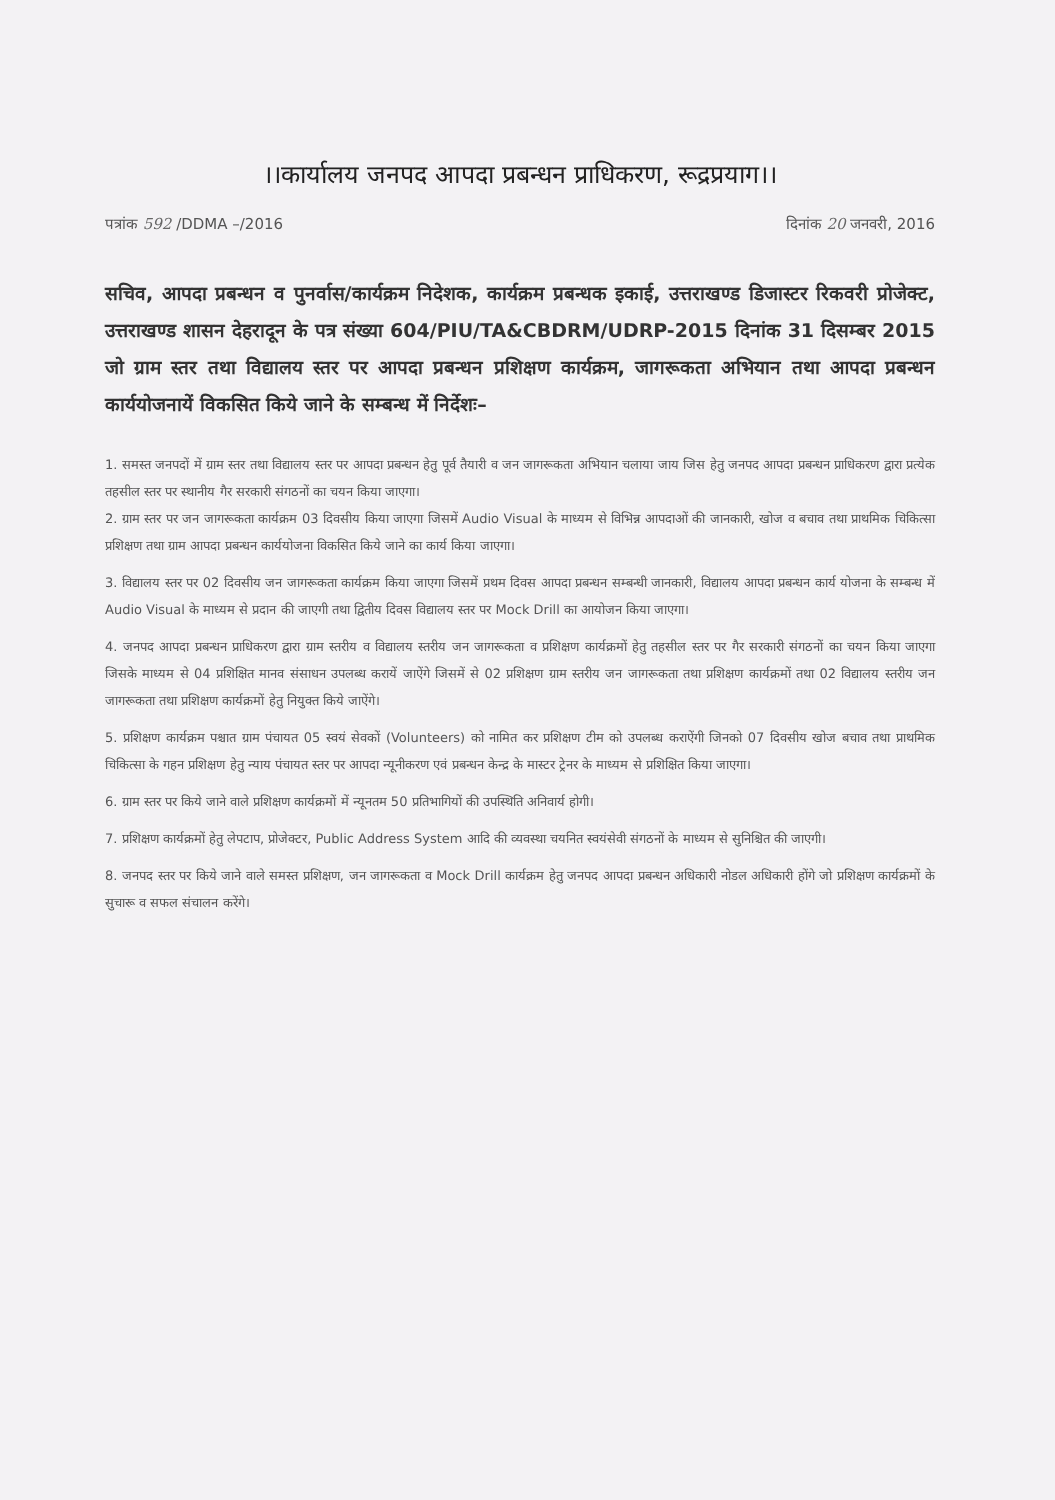।।कार्यालय जनपद आपदा प्रबन्धन प्राधिकरण, रूद्रप्रयाग।।
पत्रांक 592 /DDMA –/2016 दिनांक 20 जनवरी, 2016
सचिव, आपदा प्रबन्धन व पुनर्वास/कार्यक्रम निदेशक, कार्यक्रम प्रबन्धक इकाई, उत्तराखण्ड डिजास्टर रिकवरी प्रोजेक्ट, उत्तराखण्ड शासन देहरादून के पत्र संख्या 604/PIU/TA&CBDRM/UDRP-2015 दिनांक 31 दिसम्बर 2015 जो ग्राम स्तर तथा विद्यालय स्तर पर आपदा प्रबन्धन प्रशिक्षण कार्यक्रम, जागरूकता अभियान तथा आपदा प्रबन्धन कार्ययोजनायें विकसित किये जाने के सम्बन्ध में निर्देशः–
1. समस्त जनपदों में ग्राम स्तर तथा विद्यालय स्तर पर आपदा प्रबन्धन हेतु पूर्व तैयारी व जन जागरूकता अभियान चलाया जाय जिस हेतु जनपद आपदा प्रबन्धन प्राधिकरण द्वारा प्रत्येक तहसील स्तर पर स्थानीय गैर सरकारी संगठनों का चयन किया जाएगा।
2. ग्राम स्तर पर जन जागरूकता कार्यक्रम 03 दिवसीय किया जाएगा जिसमें Audio Visual के माध्यम से विभिन्न आपदाओं की जानकारी, खोज व बचाव तथा प्राथमिक चिकित्सा प्रशिक्षण तथा ग्राम आपदा प्रबन्धन कार्ययोजना विकसित किये जाने का कार्य किया जाएगा।
3. विद्यालय स्तर पर 02 दिवसीय जन जागरूकता कार्यक्रम किया जाएगा जिसमें प्रथम दिवस आपदा प्रबन्धन सम्बन्धी जानकारी, विद्यालय आपदा प्रबन्धन कार्य योजना के सम्बन्ध में Audio Visual के माध्यम से प्रदान की जाएगी तथा द्वितीय दिवस विद्यालय स्तर पर Mock Drill का आयोजन किया जाएगा।
4. जनपद आपदा प्रबन्धन प्राधिकरण द्वारा ग्राम स्तरीय व विद्यालय स्तरीय जन जागरूकता व प्रशिक्षण कार्यक्रमों हेतु तहसील स्तर पर गैर सरकारी संगठनों का चयन किया जाएगा जिसके माध्यम से 04 प्रशिक्षित मानव संसाधन उपलब्ध करायें जाऐंगे जिसमें से 02 प्रशिक्षण ग्राम स्तरीय जन जागरूकता तथा प्रशिक्षण कार्यक्रमों तथा 02 विद्यालय स्तरीय जन जागरूकता तथा प्रशिक्षण कार्यक्रमों हेतु नियुक्त किये जाऐंगे।
5. प्रशिक्षण कार्यक्रम पश्चात ग्राम पंचायत 05 स्वयं सेवकों (Volunteers) को नामित कर प्रशिक्षण टीम को उपलब्ध कराऐंगी जिनको 07 दिवसीय खोज बचाव तथा प्राथमिक चिकित्सा के गहन प्रशिक्षण हेतु न्याय पंचायत स्तर पर आपदा न्यूनीकरण एवं प्रबन्धन केन्द्र के मास्टर ट्रेनर के माध्यम से प्रशिक्षित किया जाएगा।
6. ग्राम स्तर पर किये जाने वाले प्रशिक्षण कार्यक्रमों में न्यूनतम 50 प्रतिभागियों की उपस्थिति अनिवार्य होगी।
7. प्रशिक्षण कार्यक्रमों हेतु लेपटाप, प्रोजेक्टर, Public Address System आदि की व्यवस्था चयनित स्वयंसेवी संगठनों के माध्यम से सुनिश्चित की जाएगी।
8. जनपद स्तर पर किये जाने वाले समस्त प्रशिक्षण, जन जागरूकता व Mock Drill कार्यक्रम हेतु जनपद आपदा प्रबन्धन अधिकारी नोडल अधिकारी होंगे जो प्रशिक्षण कार्यक्रमों के सुचारू व सफल संचालन करेंगे।